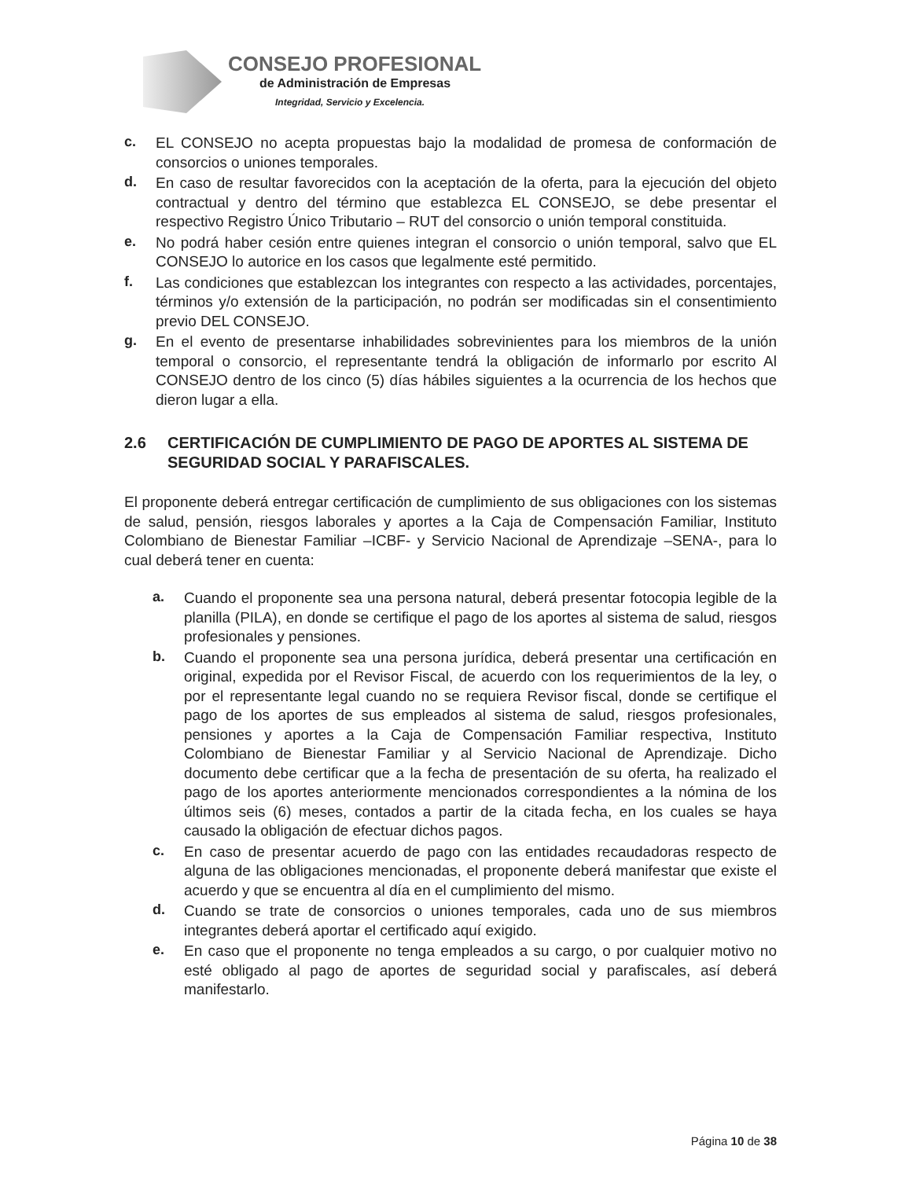CONSEJO PROFESIONAL
de Administración de Empresas
Integridad, Servicio y Excelencia.
c.
EL CONSEJO no acepta propuestas bajo la modalidad de promesa de conformación de consorcios o uniones temporales.
d.
En caso de resultar favorecidos con la aceptación de la oferta, para la ejecución del objeto contractual y dentro del término que establezca EL CONSEJO, se debe presentar el respectivo Registro Único Tributario – RUT del consorcio o unión temporal constituida.
e.
No podrá haber cesión entre quienes integran el consorcio o unión temporal, salvo que EL CONSEJO lo autorice en los casos que legalmente esté permitido.
f.
Las condiciones que establezcan los integrantes con respecto a las actividades, porcentajes, términos y/o extensión de la participación, no podrán ser modificadas sin el consentimiento previo DEL CONSEJO.
g.
En el evento de presentarse inhabilidades sobrevinientes para los miembros de la unión temporal o consorcio, el representante tendrá la obligación de informarlo por escrito Al CONSEJO dentro de los cinco (5) días hábiles siguientes a la ocurrencia de los hechos que dieron lugar a ella.
2.6 CERTIFICACIÓN DE CUMPLIMIENTO DE PAGO DE APORTES AL SISTEMA DE SEGURIDAD SOCIAL Y PARAFISCALES.
El proponente deberá entregar certificación de cumplimiento de sus obligaciones con los sistemas de salud, pensión, riesgos laborales y aportes a la Caja de Compensación Familiar, Instituto Colombiano de Bienestar Familiar –ICBF- y Servicio Nacional de Aprendizaje –SENA-, para lo cual deberá tener en cuenta:
a.
Cuando el proponente sea una persona natural, deberá presentar fotocopia legible de la planilla (PILA), en donde se certifique el pago de los aportes al sistema de salud, riesgos profesionales y pensiones.
b.
Cuando el proponente sea una persona jurídica, deberá presentar una certificación en original, expedida por el Revisor Fiscal, de acuerdo con los requerimientos de la ley, o por el representante legal cuando no se requiera Revisor fiscal, donde se certifique el pago de los aportes de sus empleados al sistema de salud, riesgos profesionales, pensiones y aportes a la Caja de Compensación Familiar respectiva, Instituto Colombiano de Bienestar Familiar y al Servicio Nacional de Aprendizaje. Dicho documento debe certificar que a la fecha de presentación de su oferta, ha realizado el pago de los aportes anteriormente mencionados correspondientes a la nómina de los últimos seis (6) meses, contados a partir de la citada fecha, en los cuales se haya causado la obligación de efectuar dichos pagos.
c.
En caso de presentar acuerdo de pago con las entidades recaudadoras respecto de alguna de las obligaciones mencionadas, el proponente deberá manifestar que existe el acuerdo y que se encuentra al día en el cumplimiento del mismo.
d.
Cuando se trate de consorcios o uniones temporales, cada uno de sus miembros integrantes deberá aportar el certificado aquí exigido.
e.
En caso que el proponente no tenga empleados a su cargo, o por cualquier motivo no esté obligado al pago de aportes de seguridad social y parafiscales, así deberá manifestarlo.
Página 10 de 38